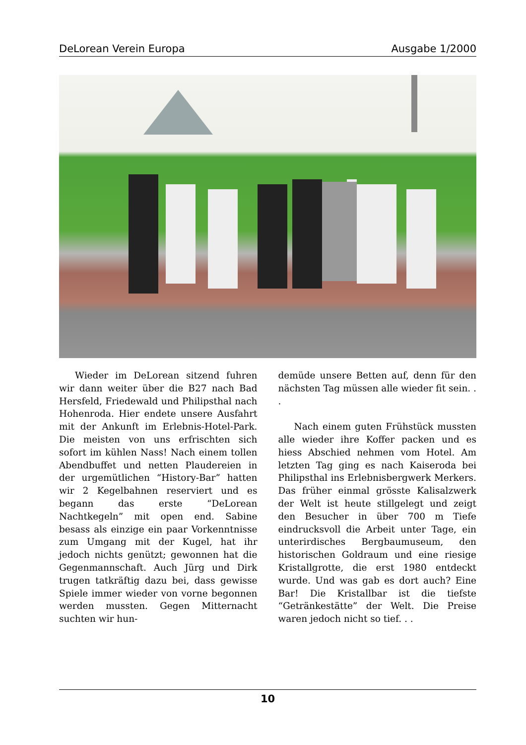DeLorean Verein Europa Ausgabe 1/2000
Wieder im DeLorean sitzend fuhren wir dann weiter über die B27 nach Bad Hersfeld, Friedewald und Philipsthal nach Hohenroda. Hier endete unsere Ausfahrt mit der Ankunft im Erlebnis-Hotel-Park. Die meisten von uns erfrischten sich sofort im kühlen Nass! Nach einem tollen Abendbuffet und netten Plaudereien in der urgemütlichen “History-Bar” hatten wir 2 Kegelbahnen reserviert und es begann das erste “DeLorean Nachtkegeln” mit open end. Sabine besass als einzige ein paar Vorkenntnisse zum Umgang mit der Kugel, hat ihr jedoch nichts genützt; gewonnen hat die Gegenmannschaft. Auch Jürg und Dirk trugen tatkräftig dazu bei, dass gewisse Spiele immer wieder von vorne begonnen werden mussten. Gegen Mitternacht suchten wir hun-
demüde unsere Betten auf, denn für den nächsten Tag müssen alle wieder fit sein. . .
Nach einem guten Frühstück mussten alle wieder ihre Koffer packen und es hiess Abschied nehmen vom Hotel. Am letzten Tag ging es nach Kaiseroda bei Philipsthal ins Erlebnisbergwerk Merkers. Das früher einmal grösste Kalisalzwerk der Welt ist heute stillgelegt und zeigt den Besucher in über 700 m Tiefe eindrucksvoll die Arbeit unter Tage, ein unterirdisches Bergbaumuseum, den historischen Goldraum und eine riesige Kristallgrotte, die erst 1980 entdeckt wurde. Und was gab es dort auch? Eine Bar! Die Kristallbar ist die tiefste “Getränkestätte” der Welt. Die Preise waren jedoch nicht so tief. . .
10